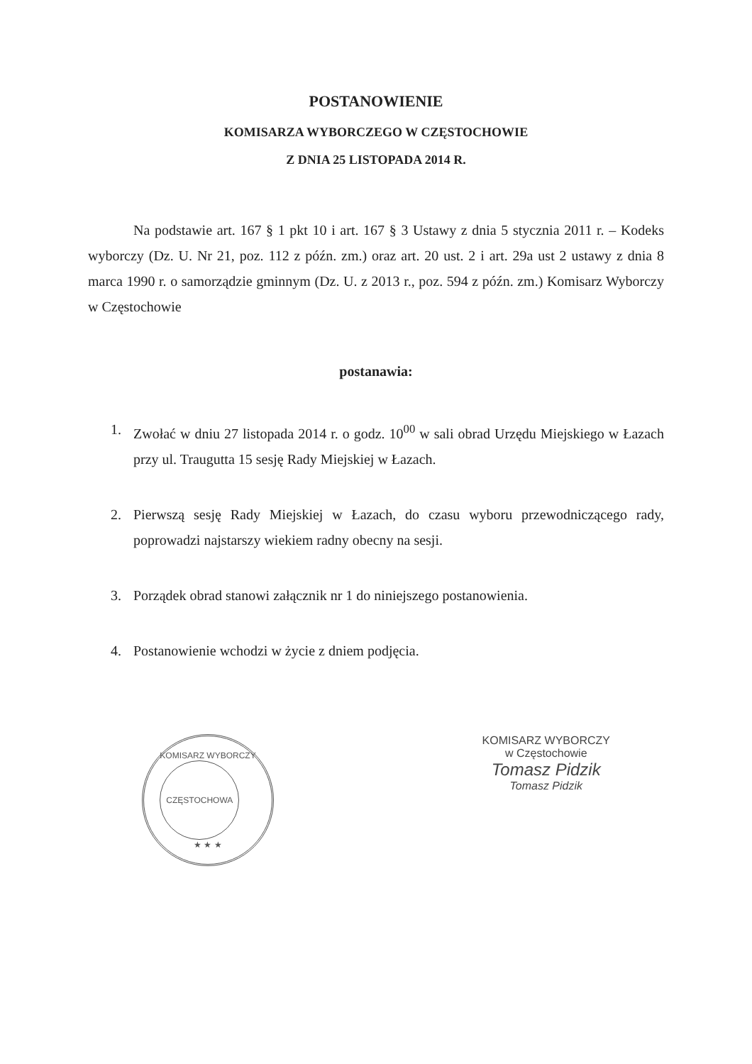POSTANOWIENIE
KOMISARZA WYBORCZEGO W CZĘSTOCHOWIE
Z DNIA 25 LISTOPADA 2014 R.
Na podstawie art. 167 § 1 pkt 10 i art. 167 § 3 Ustawy z dnia 5 stycznia 2011 r. – Kodeks wyborczy (Dz. U. Nr 21, poz. 112 z późn. zm.) oraz art. 20 ust. 2 i art. 29a ust 2 ustawy z dnia 8 marca 1990 r. o samorządzie gminnym (Dz. U. z 2013 r., poz. 594 z późn. zm.) Komisarz Wyborczy w Częstochowie
postanawia:
1. Zwołać w dniu 27 listopada 2014 r. o godz. 10<sup>00</sup> w sali obrad Urzędu Miejskiego w Łazach przy ul. Traugutta 15 sesję Rady Miejskiej w Łazach.
2. Pierwszą sesję Rady Miejskiej w Łazach, do czasu wyboru przewodniczącego rady, poprowadzi najstarszy wiekiem radny obecny na sesji.
3. Porządek obrad stanowi załącznik nr 1 do niniejszego postanowienia.
4. Postanowienie wchodzi w życie z dniem podjęcia.
KOMISARZ WYBORCZY
CZĘSTOCHOWA
★ ★ ★
KOMISARZ WYBORCZY
w Częstochowie
Tomasz Pidzik
Tomasz Pidzik